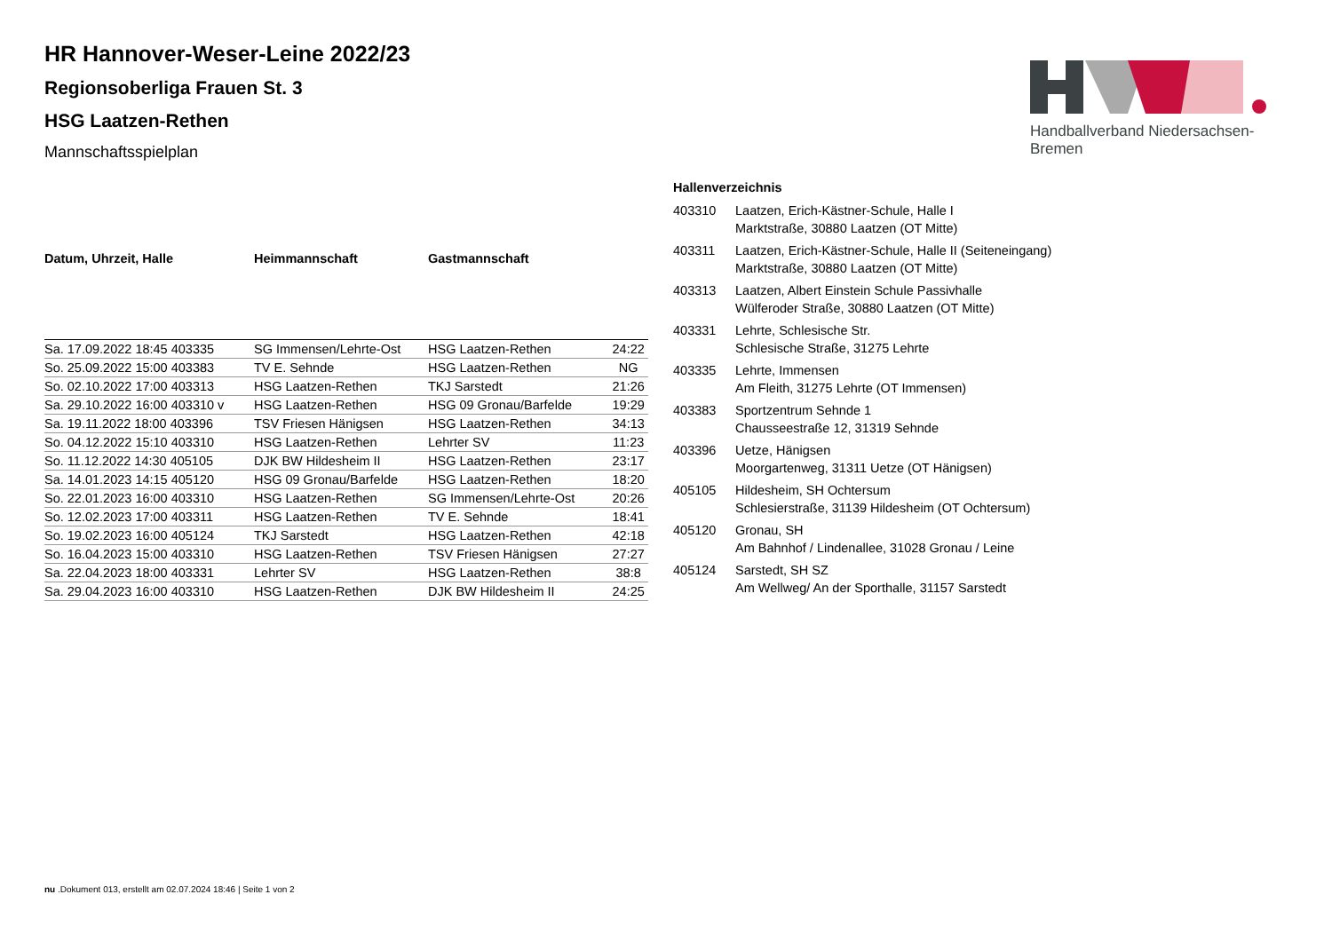Handballverband Niedersachsen-Bremen
HR Hannover-Weser-Leine 2022/23
Regionsoberliga Frauen St. 3
HSG Laatzen-Rethen
Mannschaftsspielplan
| Datum, Uhrzeit, Halle | Heimmannschaft | Gastmannschaft | |
| --- | --- | --- | --- |
| Sa. 17.09.2022 18:45 403335 | SG Immensen/Lehrte-Ost | HSG Laatzen-Rethen | 24:22 |
| So. 25.09.2022 15:00 403383 | TV E. Sehnde | HSG Laatzen-Rethen | NG |
| So. 02.10.2022 17:00 403313 | HSG Laatzen-Rethen | TKJ Sarstedt | 21:26 |
| Sa. 29.10.2022 16:00 403310 v | HSG Laatzen-Rethen | HSG 09 Gronau/Barfelde | 19:29 |
| Sa. 19.11.2022 18:00 403396 | TSV Friesen Hänigsen | HSG Laatzen-Rethen | 34:13 |
| So. 04.12.2022 15:10 403310 | HSG Laatzen-Rethen | Lehrter SV | 11:23 |
| So. 11.12.2022 14:30 405105 | DJK BW Hildesheim II | HSG Laatzen-Rethen | 23:17 |
| Sa. 14.01.2023 14:15 405120 | HSG 09 Gronau/Barfelde | HSG Laatzen-Rethen | 18:20 |
| So. 22.01.2023 16:00 403310 | HSG Laatzen-Rethen | SG Immensen/Lehrte-Ost | 20:26 |
| So. 12.02.2023 17:00 403311 | HSG Laatzen-Rethen | TV E. Sehnde | 18:41 |
| So. 19.02.2023 16:00 405124 | TKJ Sarstedt | HSG Laatzen-Rethen | 42:18 |
| So. 16.04.2023 15:00 403310 | HSG Laatzen-Rethen | TSV Friesen Hänigsen | 27:27 |
| Sa. 22.04.2023 18:00 403331 | Lehrter SV | HSG Laatzen-Rethen | 38:8 |
| Sa. 29.04.2023 16:00 403310 | HSG Laatzen-Rethen | DJK BW Hildesheim II | 24:25 |
Hallenverzeichnis
| 403310 | Laatzen, Erich-Kästner-Schule, Halle I Marktstraße, 30880 Laatzen (OT Mitte) |
| 403311 | Laatzen, Erich-Kästner-Schule, Halle II (Seiteneingang) Marktstraße, 30880 Laatzen (OT Mitte) |
| 403313 | Laatzen, Albert Einstein Schule Passivhalle Wülferoder Straße, 30880 Laatzen (OT Mitte) |
| 403331 | Lehrte, Schlesische Str. Schlesische Straße, 31275 Lehrte |
| 403335 | Lehrte, Immensen Am Fleith, 31275 Lehrte (OT Immensen) |
| 403383 | Sportzentrum Sehnde 1 Chausseestraße 12, 31319 Sehnde |
| 403396 | Uetze, Hänigsen Moorgartenweg, 31311 Uetze (OT Hänigsen) |
| 405105 | Hildesheim, SH Ochtersum Schlesierstraße, 31139 Hildesheim (OT Ochtersum) |
| 405120 | Gronau, SH Am Bahnhof / Lindenallee, 31028 Gronau / Leine |
| 405124 | Sarstedt, SH SZ Am Wellweg/ An der Sporthalle, 31157 Sarstedt |
nu .Dokument 013, erstellt am 02.07.2024 18:46 | Seite 1 von 2